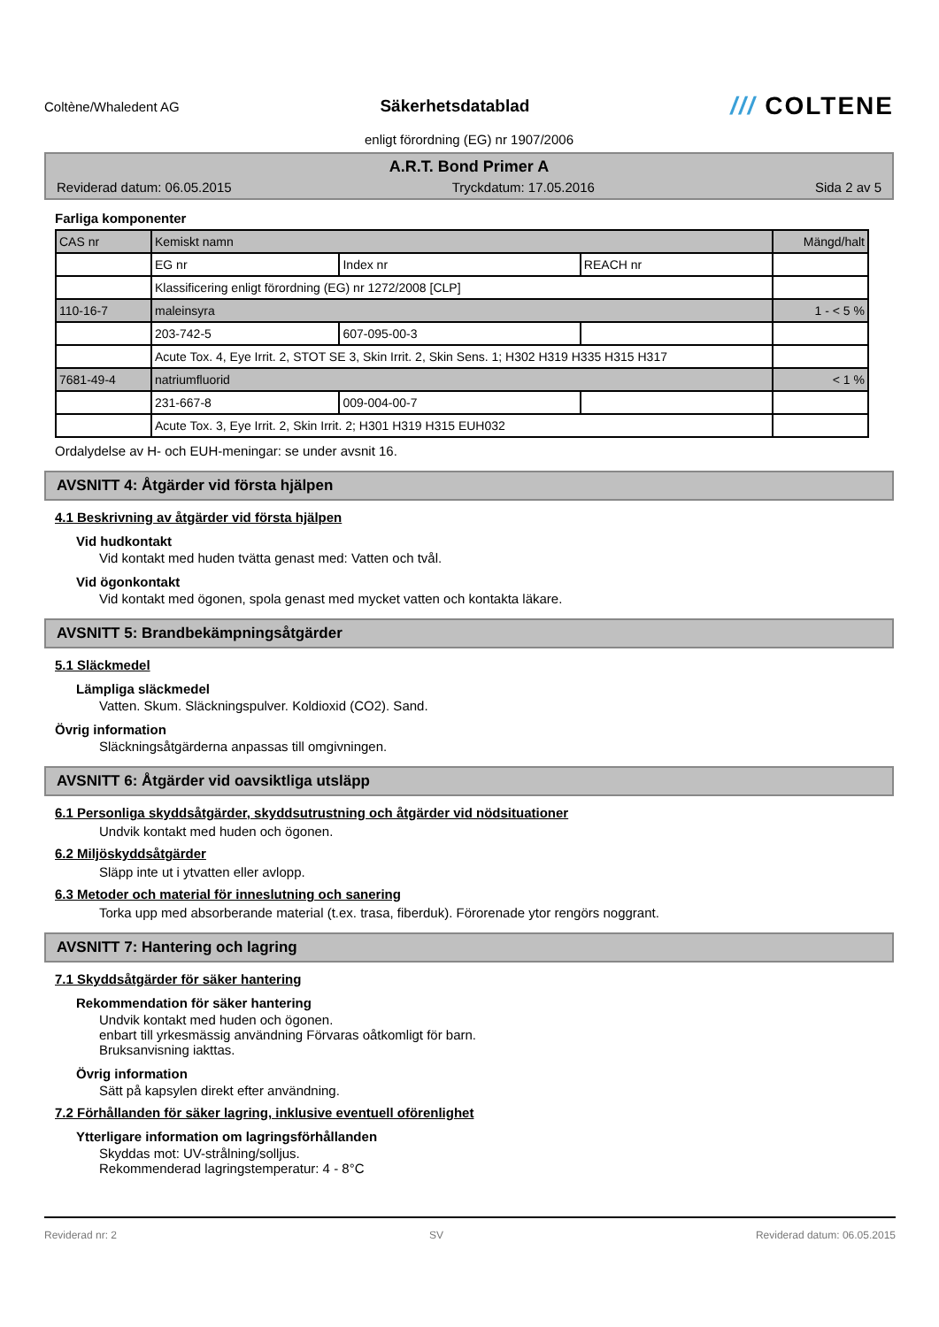Coltène/Whaledent AG
Säkerhetsdatablad
/// COLTENE
enligt förordning (EG) nr 1907/2006
A.R.T. Bond Primer A
Reviderad datum: 06.05.2015 Tryckdatum: 17.05.2016 Sida 2 av 5
Farliga komponenter
| CAS nr | Kemiskt namn | | | Mängd/halt |
| | EG nr | Index nr | REACH nr | |
| | Klassificering enligt förordning (EG) nr 1272/2008 [CLP] | | | |
| 110-16-7 | maleinsyra | | | 1 - < 5 % |
| | 203-742-5 | 607-095-00-3 | | |
| | Acute Tox. 4, Eye Irrit. 2, STOT SE 3, Skin Irrit. 2, Skin Sens. 1; H302 H319 H335 H315 H317 | | | |
| 7681-49-4 | natriumfluorid | | | < 1 % |
| | 231-667-8 | 009-004-00-7 | | |
| | Acute Tox. 3, Eye Irrit. 2, Skin Irrit. 2; H301 H319 H315 EUH032 | | | |
Ordalydelse av H- och EUH-meningar: se under avsnit 16.
AVSNITT 4: Åtgärder vid första hjälpen
4.1 Beskrivning av åtgärder vid första hjälpen
Vid hudkontakt
Vid kontakt med huden tvätta genast med: Vatten och tvål.
Vid ögonkontakt
Vid kontakt med ögonen, spola genast med mycket vatten och kontakta läkare.
AVSNITT 5: Brandbekämpningsåtgärder
5.1 Släckmedel
Lämpliga släckmedel
Vatten. Skum. Släckningspulver. Koldioxid (CO2). Sand.
Övrig information
Släckningsåtgärderna anpassas till omgivningen.
AVSNITT 6: Åtgärder vid oavsiktliga utsläpp
6.1 Personliga skyddsåtgärder, skyddsutrustning och åtgärder vid nödsituationer
Undvik kontakt med huden och ögonen.
6.2 Miljöskyddsåtgärder
Släpp inte ut i ytvatten eller avlopp.
6.3 Metoder och material för inneslutning och sanering
Torka upp med absorberande material (t.ex. trasa, fiberduk). Förorenade ytor rengörs noggrant.
AVSNITT 7: Hantering och lagring
7.1 Skyddsåtgärder för säker hantering
Rekommendation för säker hantering
Undvik kontakt med huden och ögonen.
enbart till yrkesmässig användning Förvaras oåtkomligt för barn.
Bruksanvisning iakttas.
Övrig information
Sätt på kapsylen direkt efter användning.
7.2 Förhållanden för säker lagring, inklusive eventuell oförenlighet
Ytterligare information om lagringsförhållanden
Skyddas mot: UV-strålning/solljus.
Rekommenderad lagringstemperatur: 4 - 8°C
Reviderad nr: 2 SV Reviderad datum: 06.05.2015